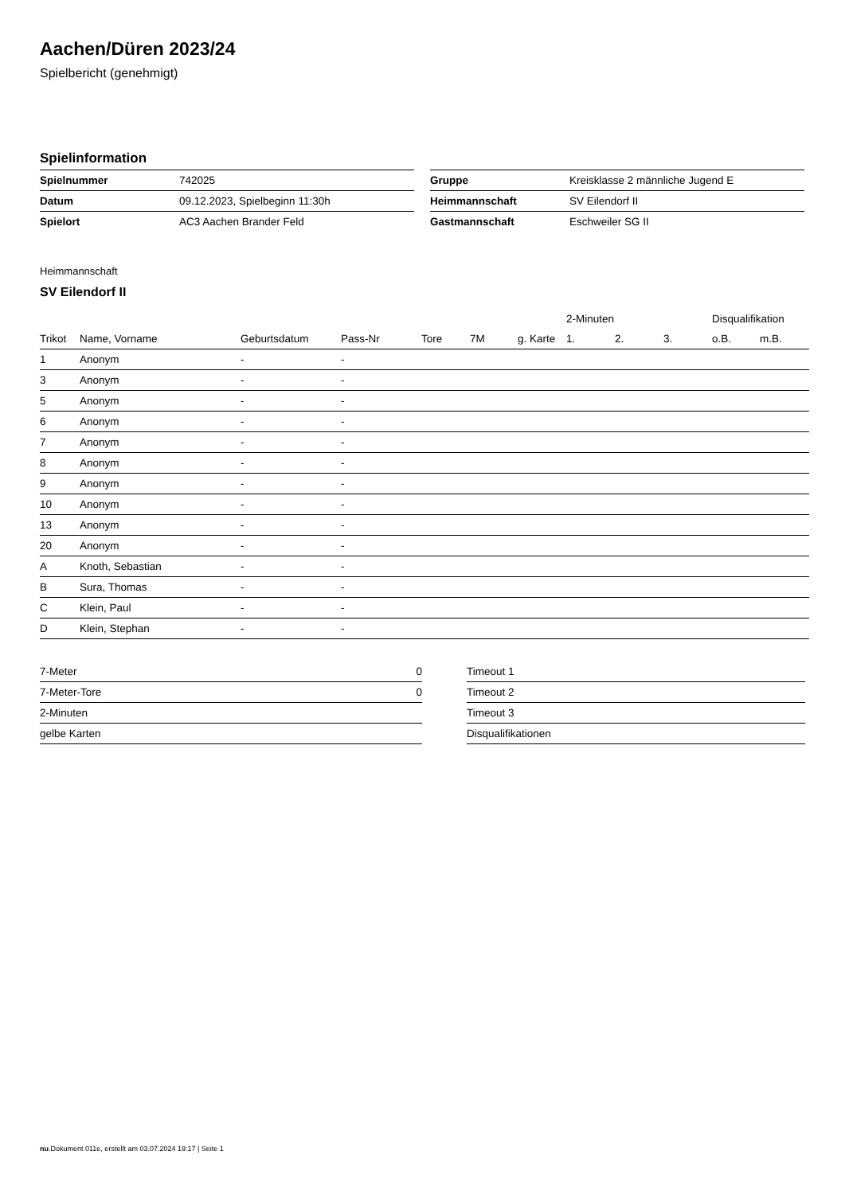Aachen/Düren 2023/24
Spielbericht (genehmigt)
Spielinformation
| Spielnummer | 742025 |
| Datum | 09.12.2023, Spielbeginn 11:30h |
| Spielort | AC3 Aachen Brander Feld |
| Gruppe | Kreisklasse 2 männliche Jugend E |
| Heimmannschaft | SV Eilendorf II |
| Gastmannschaft | Eschweiler SG II |
Heimmannschaft
SV Eilendorf II
| | | | | | | | 2-Minuten | | | Disqualifikation | |
| --- | --- | --- | --- | --- | --- | --- | --- | --- | --- | --- | --- |
| Trikot | Name, Vorname | Geburtsdatum | Pass-Nr | Tore | 7M | g. Karte | 1. | 2. | 3. | o.B. | m.B. |
| 1 | Anonym | - | - | | | | | | | | |
| 3 | Anonym | - | - | | | | | | | | |
| 5 | Anonym | - | - | | | | | | | | |
| 6 | Anonym | - | - | | | | | | | | |
| 7 | Anonym | - | - | | | | | | | | |
| 8 | Anonym | - | - | | | | | | | | |
| 9 | Anonym | - | - | | | | | | | | |
| 10 | Anonym | - | - | | | | | | | | |
| 13 | Anonym | - | - | | | | | | | | |
| 20 | Anonym | - | - | | | | | | | | |
| A | Knoth, Sebastian | - | - | | | | | | | | |
| B | Sura, Thomas | - | - | | | | | | | | |
| C | Klein, Paul | - | - | | | | | | | | |
| D | Klein, Stephan | - | - | | | | | | | | |
| 7-Meter | 0 |
| 7-Meter-Tore | 0 |
| 2-Minuten | |
| gelbe Karten | |
| Timeout 1 |
| Timeout 2 |
| Timeout 3 |
| Disqualifikationen |
nu.Dokument 011e, erstellt am 03.07.2024 19:17 | Seite 1